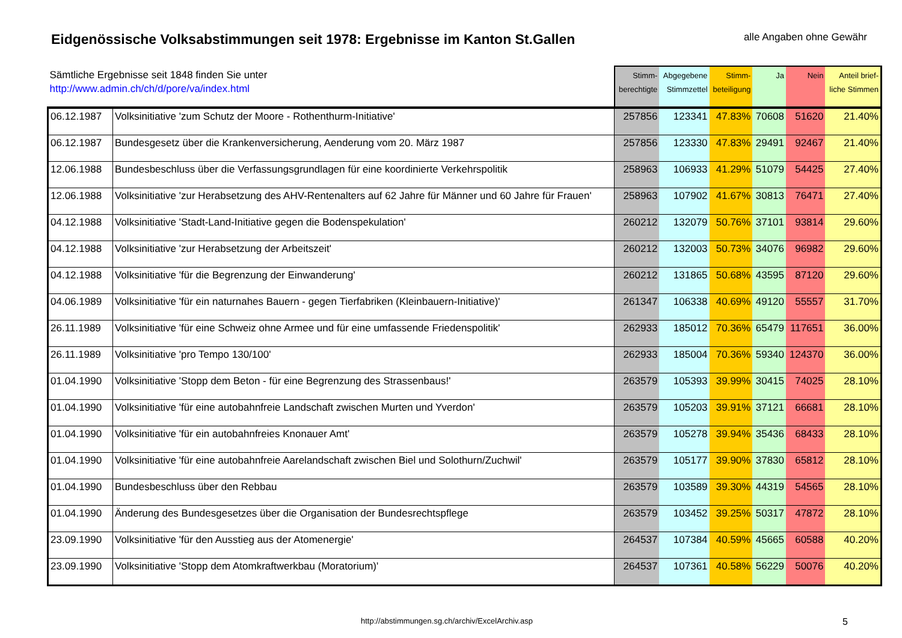Eidgenössische Volksabstimmungen seit 1978: Ergebnisse im Kanton St.Gallen
alle Angaben ohne Gewähr
| Sämtliche Ergebnisse seit 1848 finden Sie unter http://www.admin.ch/ch/d/pore/va/index.html | | Stimm- berechtigte | Abgegebene Stimmzettel | Stimm- beteiligung | Ja | Nein | Anteil brief- liche Stimmen |
| --- | --- | --- | --- | --- | --- | --- | --- |
| 06.12.1987 | Volksinitiative 'zum Schutz der Moore - Rothenthurm-Initiative' | 257856 | 123341 | 47.83% | 70608 | 51620 | 21.40% |
| 06.12.1987 | Bundesgesetz über die Krankenversicherung, Aenderung vom 20. März 1987 | 257856 | 123330 | 47.83% | 29491 | 92467 | 21.40% |
| 12.06.1988 | Bundesbeschluss über die Verfassungsgrundlagen für eine koordinierte Verkehrspolitik | 258963 | 106933 | 41.29% | 51079 | 54425 | 27.40% |
| 12.06.1988 | Volksinitiative 'zur Herabsetzung des AHV-Rentenalters auf 62 Jahre für Männer und 60 Jahre für Frauen' | 258963 | 107902 | 41.67% | 30813 | 76471 | 27.40% |
| 04.12.1988 | Volksinitiative 'Stadt-Land-Initiative gegen die Bodenspekulation' | 260212 | 132079 | 50.76% | 37101 | 93814 | 29.60% |
| 04.12.1988 | Volksinitiative 'zur Herabsetzung der Arbeitszeit' | 260212 | 132003 | 50.73% | 34076 | 96982 | 29.60% |
| 04.12.1988 | Volksinitiative 'für die Begrenzung der Einwanderung' | 260212 | 131865 | 50.68% | 43595 | 87120 | 29.60% |
| 04.06.1989 | Volksinitiative 'für ein naturnahes Bauern - gegen Tierfabriken (Kleinbauern-Initiative)' | 261347 | 106338 | 40.69% | 49120 | 55557 | 31.70% |
| 26.11.1989 | Volksinitiative 'für eine Schweiz ohne Armee und für eine umfassende Friedenspolitik' | 262933 | 185012 | 70.36% | 65479 | 117651 | 36.00% |
| 26.11.1989 | Volksinitiative 'pro Tempo 130/100' | 262933 | 185004 | 70.36% | 59340 | 124370 | 36.00% |
| 01.04.1990 | Volksinitiative 'Stopp dem Beton - für eine Begrenzung des Strassenbaus!' | 263579 | 105393 | 39.99% | 30415 | 74025 | 28.10% |
| 01.04.1990 | Volksinitiative 'für eine autobahnfreie Landschaft zwischen Murten und Yverdon' | 263579 | 105203 | 39.91% | 37121 | 66681 | 28.10% |
| 01.04.1990 | Volksinitiative 'für ein autobahnfreies Knonauer Amt' | 263579 | 105278 | 39.94% | 35436 | 68433 | 28.10% |
| 01.04.1990 | Volksinitiative 'für eine autobahnfreie Aarelandschaft zwischen Biel und Solothurn/Zuchwil' | 263579 | 105177 | 39.90% | 37830 | 65812 | 28.10% |
| 01.04.1990 | Bundesbeschluss über den Rebbau | 263579 | 103589 | 39.30% | 44319 | 54565 | 28.10% |
| 01.04.1990 | Änderung des Bundesgesetzes über die Organisation der Bundesrechtspflege | 263579 | 103452 | 39.25% | 50317 | 47872 | 28.10% |
| 23.09.1990 | Volksinitiative 'für den Ausstieg aus der Atomenergie' | 264537 | 107384 | 40.59% | 45665 | 60588 | 40.20% |
| 23.09.1990 | Volksinitiative 'Stopp dem Atomkraftwerkbau (Moratorium)' | 264537 | 107361 | 40.58% | 56229 | 50076 | 40.20% |
http://abstimmungen.sg.ch/archiv/ExcelArchiv.asp 5